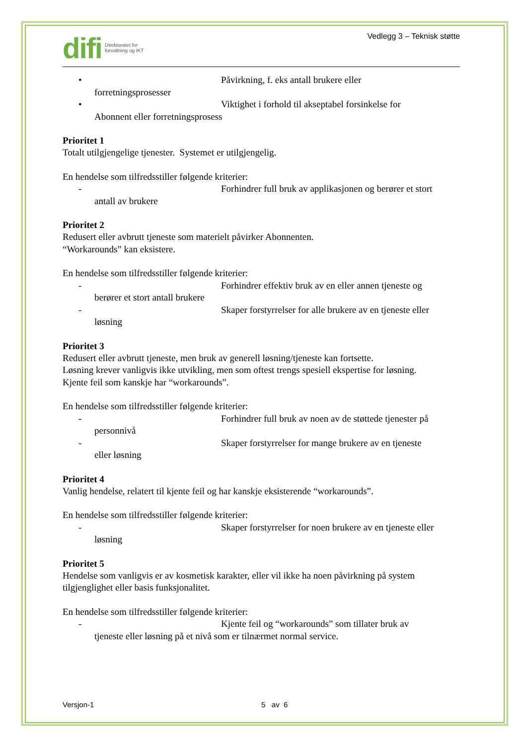difi Direktoratet for
forvaltning og IKT
Vedlegg 3 – Teknisk støtte
• Påvirkning, f. eks antall brukere eller
forretningsprosesser
• Viktighet i forhold til akseptabel forsinkelse for
Abonnent eller forretningsprosess
Prioritet 1
Totalt utilgjengelige tjenester. Systemet er utilgjengelig.
En hendelse som tilfredsstiller følgende kriterier:
- Forhindrer full bruk av applikasjonen og berører et stort
antall av brukere
Prioritet 2
Redusert eller avbrutt tjeneste som materielt påvirker Abonnenten.
“Workarounds” kan eksistere.
En hendelse som tilfredsstiller følgende kriterier:
- Forhindrer effektiv bruk av en eller annen tjeneste og
berører et stort antall brukere
- Skaper forstyrrelser for alle brukere av en tjeneste eller
løsning
Prioritet 3
Redusert eller avbrutt tjeneste, men bruk av generell løsning/tjeneste kan fortsette.
Løsning krever vanligvis ikke utvikling, men som oftest trengs spesiell ekspertise for løsning.
Kjente feil som kanskje har “workarounds”.
En hendelse som tilfredsstiller følgende kriterier:
- Forhindrer full bruk av noen av de støttede tjenester på
personnivå
- Skaper forstyrrelser for mange brukere av en tjeneste
eller løsning
Prioritet 4
Vanlig hendelse, relatert til kjente feil og har kanskje eksisterende “workarounds”.
En hendelse som tilfredsstiller følgende kriterier:
- Skaper forstyrrelser for noen brukere av en tjeneste eller
løsning
Prioritet 5
Hendelse som vanligvis er av kosmetisk karakter, eller vil ikke ha noen påvirkning på system
tilgjenglighet eller basis funksjonalitet.
En hendelse som tilfredsstiller følgende kriterier:
- Kjente feil og “workarounds” som tillater bruk av
tjeneste eller løsning på et nivå som er tilnærmet normal service.
Versjon-1 5 av 6